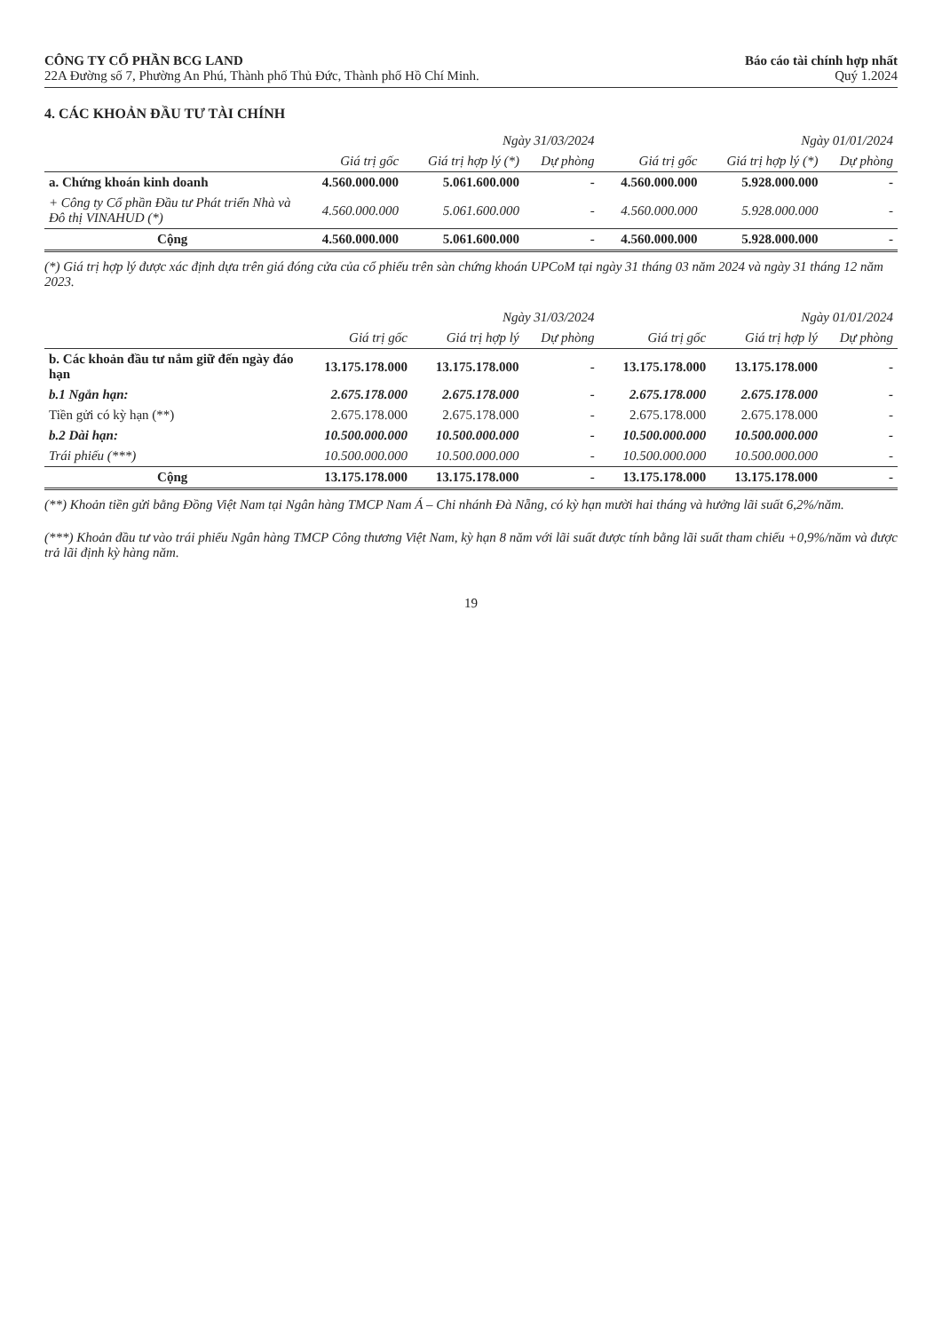CÔNG TY CỔ PHẦN BCG LAND
22A Đường số 7, Phường An Phú, Thành phố Thủ Đức, Thành phố Hồ Chí Minh.
Báo cáo tài chính hợp nhất
Quý 1.2024
4. CÁC KHOẢN ĐẦU TƯ TÀI CHÍNH
| | Ngày 31/03/2024 | | | Ngày 01/01/2024 | | |
| --- | --- | --- | --- | --- | --- | --- |
| | Giá trị gốc | Giá trị hợp lý (*) | Dự phòng | Giá trị gốc | Giá trị hợp lý (*) | Dự phòng |
| a. Chứng khoán kinh doanh | 4.560.000.000 | 5.061.600.000 | - | 4.560.000.000 | 5.928.000.000 | - |
| + Công ty Cổ phần Đầu tư Phát triển Nhà và Đô thị VINAHUD (*) | 4.560.000.000 | 5.061.600.000 | - | 4.560.000.000 | 5.928.000.000 | - |
| Cộng | 4.560.000.000 | 5.061.600.000 | - | 4.560.000.000 | 5.928.000.000 | - |
(*) Giá trị hợp lý được xác định dựa trên giá đóng cửa của cổ phiếu trên sàn chứng khoán UPCoM tại ngày 31 tháng 03 năm 2024 và ngày 31 tháng 12 năm 2023.
| | Ngày 31/03/2024 | | | Ngày 01/01/2024 | | |
| --- | --- | --- | --- | --- | --- | --- |
| | Giá trị gốc | Giá trị hợp lý | Dự phòng | Giá trị gốc | Giá trị hợp lý | Dự phòng |
| b. Các khoản đầu tư nắm giữ đến ngày đáo hạn | 13.175.178.000 | 13.175.178.000 | - | 13.175.178.000 | 13.175.178.000 | - |
| b.1 Ngắn hạn: | 2.675.178.000 | 2.675.178.000 | - | 2.675.178.000 | 2.675.178.000 | - |
| Tiền gửi có kỳ hạn (**) | 2.675.178.000 | 2.675.178.000 | - | 2.675.178.000 | 2.675.178.000 | - |
| b.2 Dài hạn: | 10.500.000.000 | 10.500.000.000 | - | 10.500.000.000 | 10.500.000.000 | - |
| Trái phiếu (***) | 10.500.000.000 | 10.500.000.000 | - | 10.500.000.000 | 10.500.000.000 | - |
| Cộng | 13.175.178.000 | 13.175.178.000 | - | 13.175.178.000 | 13.175.178.000 | - |
(**) Khoản tiền gửi bằng Đồng Việt Nam tại Ngân hàng TMCP Nam Á – Chi nhánh Đà Nẵng, có kỳ hạn mười hai tháng và hưởng lãi suất 6,2%/năm.
(***) Khoản đầu tư vào trái phiếu Ngân hàng TMCP Công thương Việt Nam, kỳ hạn 8 năm với lãi suất được tính bằng lãi suất tham chiếu +0,9%/năm và được trả lãi định kỳ hàng năm.
19